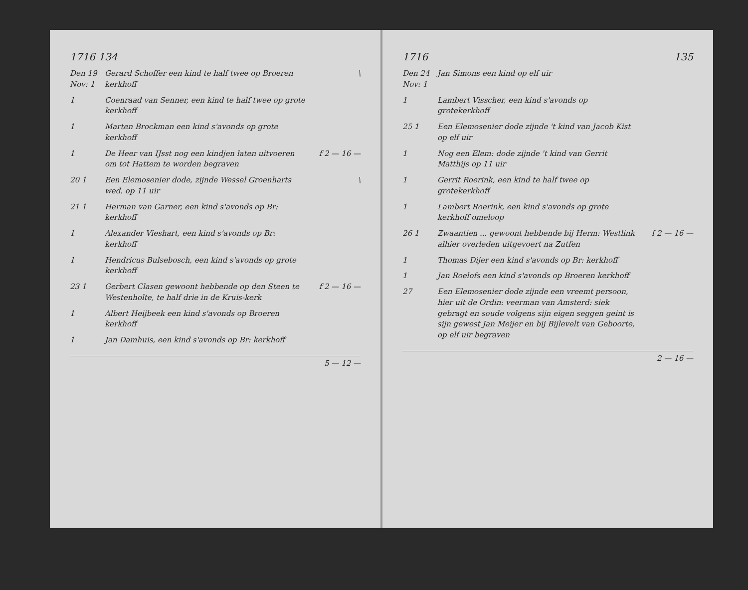1716 134
Den 19 Nov: 1
Gerard Schoffer een kind te half twee op Broeren kerkhoff
\
1 Coenraad van Senner, een kind te half twee op grote kerkhoff
1 Marten Brockman een kind s'avonds op grote kerkhoff
1 De Heer van IJsst nog een kindjen laten uitvoeren om tot Hattem te worden begraven
f 2 — 16 —
20 1 Een Elemosenier dode, zijnde Wessel Groenharts wed. op 11 uir
\
21 1 Herman van Garner, een kind s'avonds op Br: kerkhoff
1 Alexander Vieshart, een kind s'avonds op Br: kerkhoff
1 Hendricus Bulsebosch, een kind s'avonds op grote kerkhoff
23 1 Gerbert Clasen gewoont hebbende op den Steen te Westenholte, te half drie in de Kruis-kerk
f 2 — 16 —
1 Albert Heijbeek een kind s'avonds op Broeren kerkhoff
1 Jan Damhuis, een kind s'avonds op Br: kerkhoff
5 — 12 —
1716 135
Den 24 Nov: 1
Jan Simons een kind op elf uir
1 Lambert Visscher, een kind s'avonds op grotekerkhoff
25 1 Een Elemosenier dode zijnde 't kind van Jacob Kist op elf uir
1 Nog een Elem: dode zijnde 't kind van Gerrit Matthijs op 11 uir
1 Gerrit Roerink, een kind te half twee op grotekerkhoff
1 Lambert Roerink, een kind s'avonds op grote kerkhoff omeloop
26 1 Zwaantien ... gewoont hebbende bij Herm: Westlink alhier overleden uitgevoert na Zutfen
f 2 — 16 —
1 Thomas Dijer een kind s'avonds op Br: kerkhoff
1 Jan Roelofs een kind s'avonds op Broeren kerkhoff
27 Een Elemosenier dode zijnde een vreemt persoon, hier uit de Ordin: veerman van Amsterd: siek gebragt en soude volgens sijn eigen seggen geint is sijn gewest Jan Meijer en bij Bijlevelt van Geboorte, op elf uir begraven
2 — 16 —